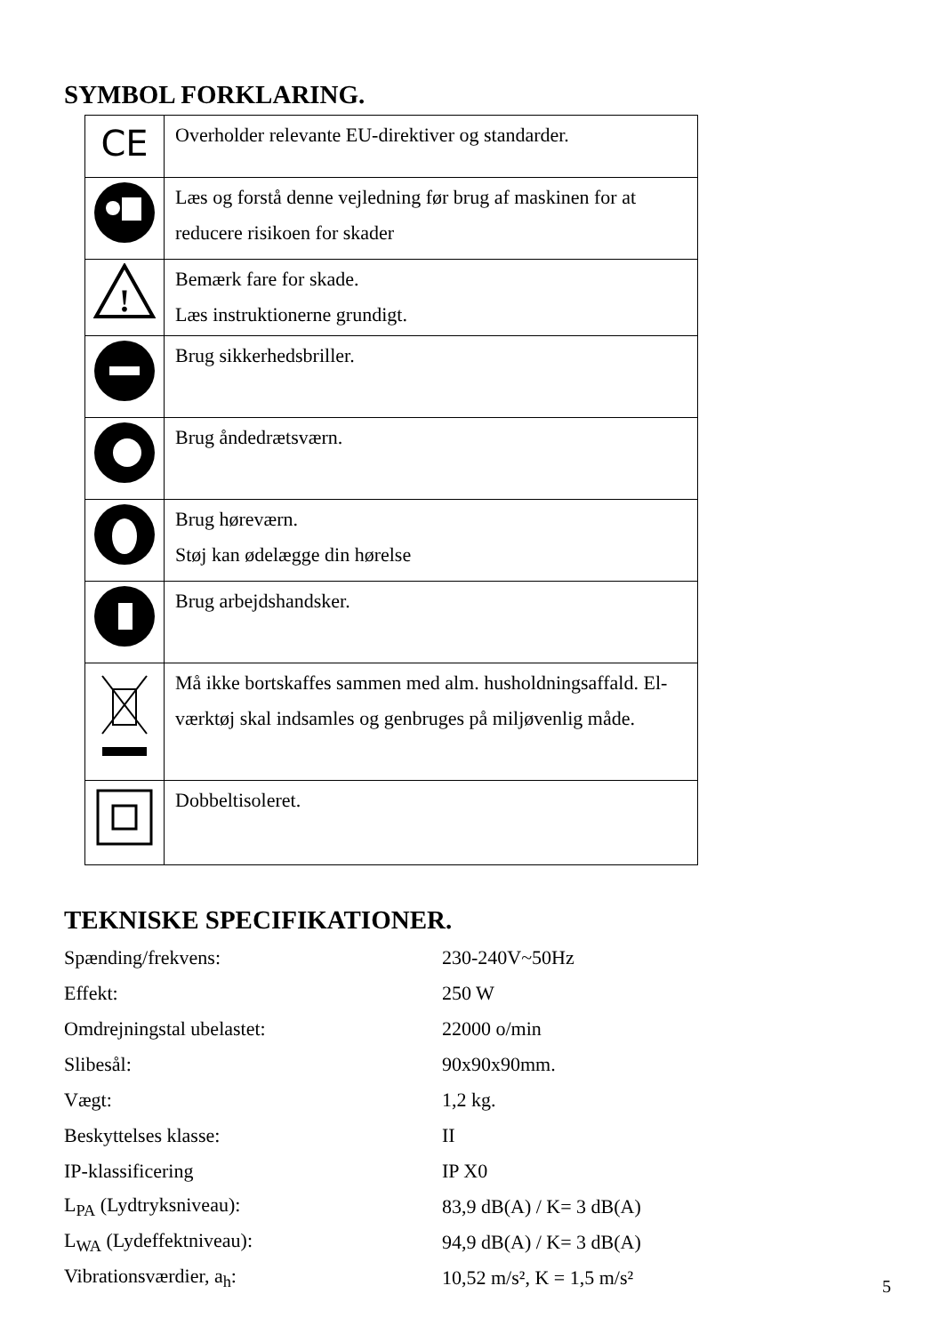SYMBOL FORKLARING.
| CE | Overholder relevante EU-direktiver og standarder. |
| | Læs og forstå denne vejledning før brug af maskinen for at reducere risikoen for skader |
| ! | Bemærk fare for skade. Læs instruktionerne grundigt. |
| | Brug sikkerhedsbriller. |
| | Brug åndedrætsværn. |
| | Brug høreværn. Støj kan ødelægge din hørelse |
| | Brug arbejdshandsker. |
| | Må ikke bortskaffes sammen med alm. husholdningsaffald. El-værktøj skal indsamles og genbruges på miljøvenlig måde. |
| | Dobbeltisoleret. |
TEKNISKE SPECIFIKATIONER.
| Spænding/frekvens: | 230-240V~50Hz |
| Effekt: | 250 W |
| Omdrejningstal ubelastet: | 22000 o/min |
| Slibesål: | 90x90x90mm. |
| Vægt: | 1,2 kg. |
| Beskyttelses klasse: | II |
| IP-klassificering | IP X0 |
| L<sub>PA</sub> (Lydtryksniveau): | 83,9 dB(A) / K= 3 dB(A) |
| L<sub>WA</sub> (Lydeffektniveau): | 94,9 dB(A) / K= 3 dB(A) |
| Vibrationsværdier, a<sub>h</sub>: | 10,52 m/s², K = 1,5 m/s² |
5